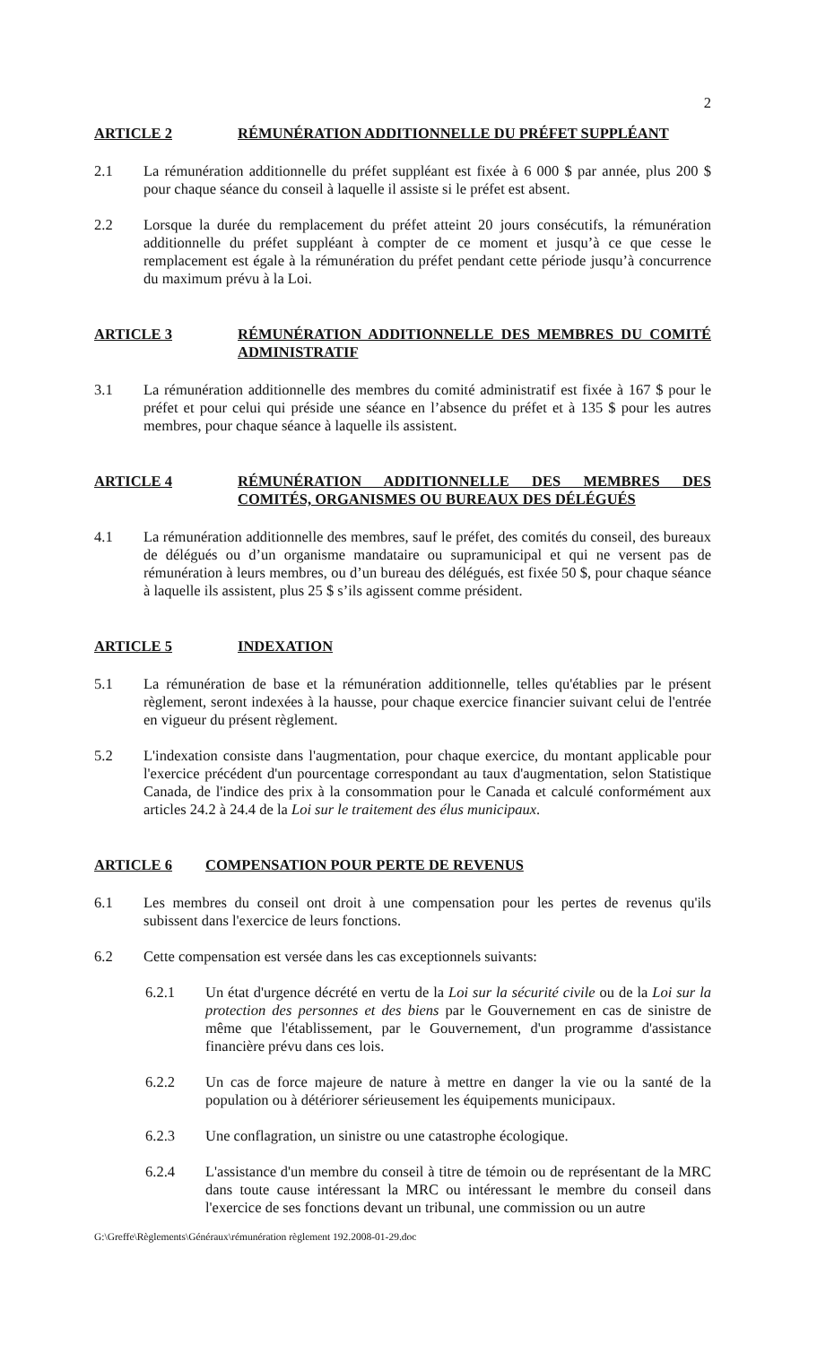2
ARTICLE 2 RÉMUNÉRATION ADDITIONNELLE DU PRÉFET SUPPLÉANT
2.1 La rémunération additionnelle du préfet suppléant est fixée à 6 000 $ par année, plus 200 $ pour chaque séance du conseil à laquelle il assiste si le préfet est absent.
2.2 Lorsque la durée du remplacement du préfet atteint 20 jours consécutifs, la rémunération additionnelle du préfet suppléant à compter de ce moment et jusqu’à ce que cesse le remplacement est égale à la rémunération du préfet pendant cette période jusqu’à concurrence du maximum prévu à la Loi.
ARTICLE 3 RÉMUNÉRATION ADDITIONNELLE DES MEMBRES DU COMITÉ ADMINISTRATIF
3.1 La rémunération additionnelle des membres du comité administratif est fixée à 167 $ pour le préfet et pour celui qui préside une séance en l’absence du préfet et à 135 $ pour les autres membres, pour chaque séance à laquelle ils assistent.
ARTICLE 4 RÉMUNÉRATION ADDITIONNELLE DES MEMBRES DES COMITÉS, ORGANISMES OU BUREAUX DES DÉLÉGUÉS
4.1 La rémunération additionnelle des membres, sauf le préfet, des comités du conseil, des bureaux de délégués ou d’un organisme mandataire ou supramunicipal et qui ne versent pas de rémunération à leurs membres, ou d’un bureau des délégués, est fixée 50 $, pour chaque séance à laquelle ils assistent, plus 25 $ s’ils agissent comme président.
ARTICLE 5 INDEXATION
5.1 La rémunération de base et la rémunération additionnelle, telles qu'établies par le présent règlement, seront indexées à la hausse, pour chaque exercice financier suivant celui de l'entrée en vigueur du présent règlement.
5.2 L'indexation consiste dans l'augmentation, pour chaque exercice, du montant applicable pour l'exercice précédent d'un pourcentage correspondant au taux d'augmentation, selon Statistique Canada, de l'indice des prix à la consommation pour le Canada et calculé conformément aux articles 24.2 à 24.4 de la Loi sur le traitement des élus municipaux.
ARTICLE 6 COMPENSATION POUR PERTE DE REVENUS
6.1 Les membres du conseil ont droit à une compensation pour les pertes de revenus qu'ils subissent dans l'exercice de leurs fonctions.
6.2 Cette compensation est versée dans les cas exceptionnels suivants:
6.2.1 Un état d'urgence décrété en vertu de la Loi sur la sécurité civile ou de la Loi sur la protection des personnes et des biens par le Gouvernement en cas de sinistre de même que l'établissement, par le Gouvernement, d'un programme d'assistance financière prévu dans ces lois.
6.2.2 Un cas de force majeure de nature à mettre en danger la vie ou la santé de la population ou à détériorer sérieusement les équipements municipaux.
6.2.3 Une conflagration, un sinistre ou une catastrophe écologique.
6.2.4 L'assistance d'un membre du conseil à titre de témoin ou de représentant de la MRC dans toute cause intéressant la MRC ou intéressant le membre du conseil dans l'exercice de ses fonctions devant un tribunal, une commission ou un autre
G:\Greffe\Règlements\Généraux\rémunération règlement 192.2008-01-29.doc